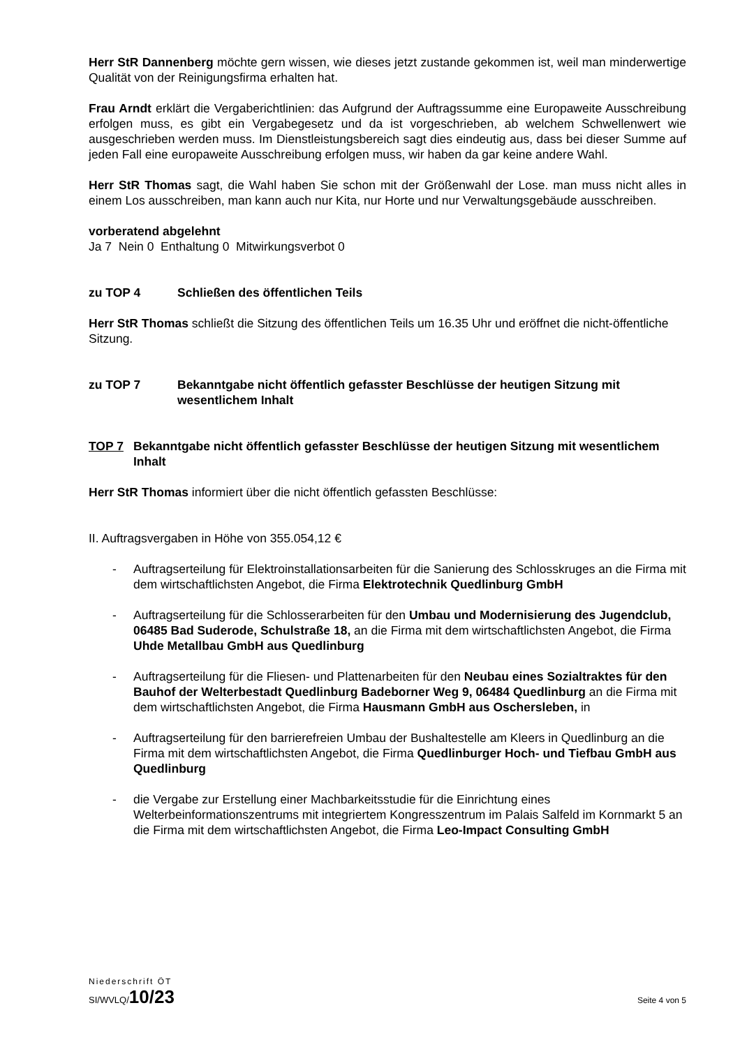Herr StR Dannenberg möchte gern wissen, wie dieses jetzt zustande gekommen ist, weil man minderwertige Qualität von der Reinigungsfirma erhalten hat.
Frau Arndt erklärt die Vergaberichtlinien: das Aufgrund der Auftragssumme eine Europaweite Ausschreibung erfolgen muss, es gibt ein Vergabegesetz und da ist vorgeschrieben, ab welchem Schwellenwert wie ausgeschrieben werden muss. Im Dienstleistungsbereich sagt dies eindeutig aus, dass bei dieser Summe auf jeden Fall eine europaweite Ausschreibung erfolgen muss, wir haben da gar keine andere Wahl.
Herr StR Thomas sagt, die Wahl haben Sie schon mit der Größenwahl der Lose. man muss nicht alles in einem Los ausschreiben, man kann auch nur Kita, nur Horte und nur Verwaltungsgebäude ausschreiben.
vorberatend abgelehnt
Ja 7 Nein 0 Enthaltung 0 Mitwirkungsverbot 0
zu TOP 4 Schließen des öffentlichen Teils
Herr StR Thomas schließt die Sitzung des öffentlichen Teils um 16.35 Uhr und eröffnet die nicht-öffentliche Sitzung.
zu TOP 7 Bekanntgabe nicht öffentlich gefasster Beschlüsse der heutigen Sitzung mit wesentlichem Inhalt
TOP 7 Bekanntgabe nicht öffentlich gefasster Beschlüsse der heutigen Sitzung mit wesentlichem Inhalt
Herr StR Thomas informiert über die nicht öffentlich gefassten Beschlüsse:
II. Auftragsvergaben in Höhe von 355.054,12 €
- Auftragserteilung für Elektroinstallationsarbeiten für die Sanierung des Schlosskruges an die Firma mit dem wirtschaftlichsten Angebot, die Firma Elektrotechnik Quedlinburg GmbH
- Auftragserteilung für die Schlosserarbeiten für den Umbau und Modernisierung des Jugendclub, 06485 Bad Suderode, Schulstraße 18, an die Firma mit dem wirtschaftlichsten Angebot, die Firma Uhde Metallbau GmbH aus Quedlinburg
- Auftragserteilung für die Fliesen- und Plattenarbeiten für den Neubau eines Sozialtraktes für den Bauhof der Welterbestadt Quedlinburg Badeborner Weg 9, 06484 Quedlinburg an die Firma mit dem wirtschaftlichsten Angebot, die Firma Hausmann GmbH aus Oschersleben, in
- Auftragserteilung für den barrierefreien Umbau der Bushaltestelle am Kleers in Quedlinburg an die Firma mit dem wirtschaftlichsten Angebot, die Firma Quedlinburger Hoch- und Tiefbau GmbH aus Quedlinburg
- die Vergabe zur Erstellung einer Machbarkeitsstudie für die Einrichtung eines Welterbeinformationszentrums mit integriertem Kongresszentrum im Palais Salfeld im Kornmarkt 5 an die Firma mit dem wirtschaftlichsten Angebot, die Firma Leo-Impact Consulting GmbH
Niederschrift ÖT
SI/WVLQ/10/23 Seite 4 von 5